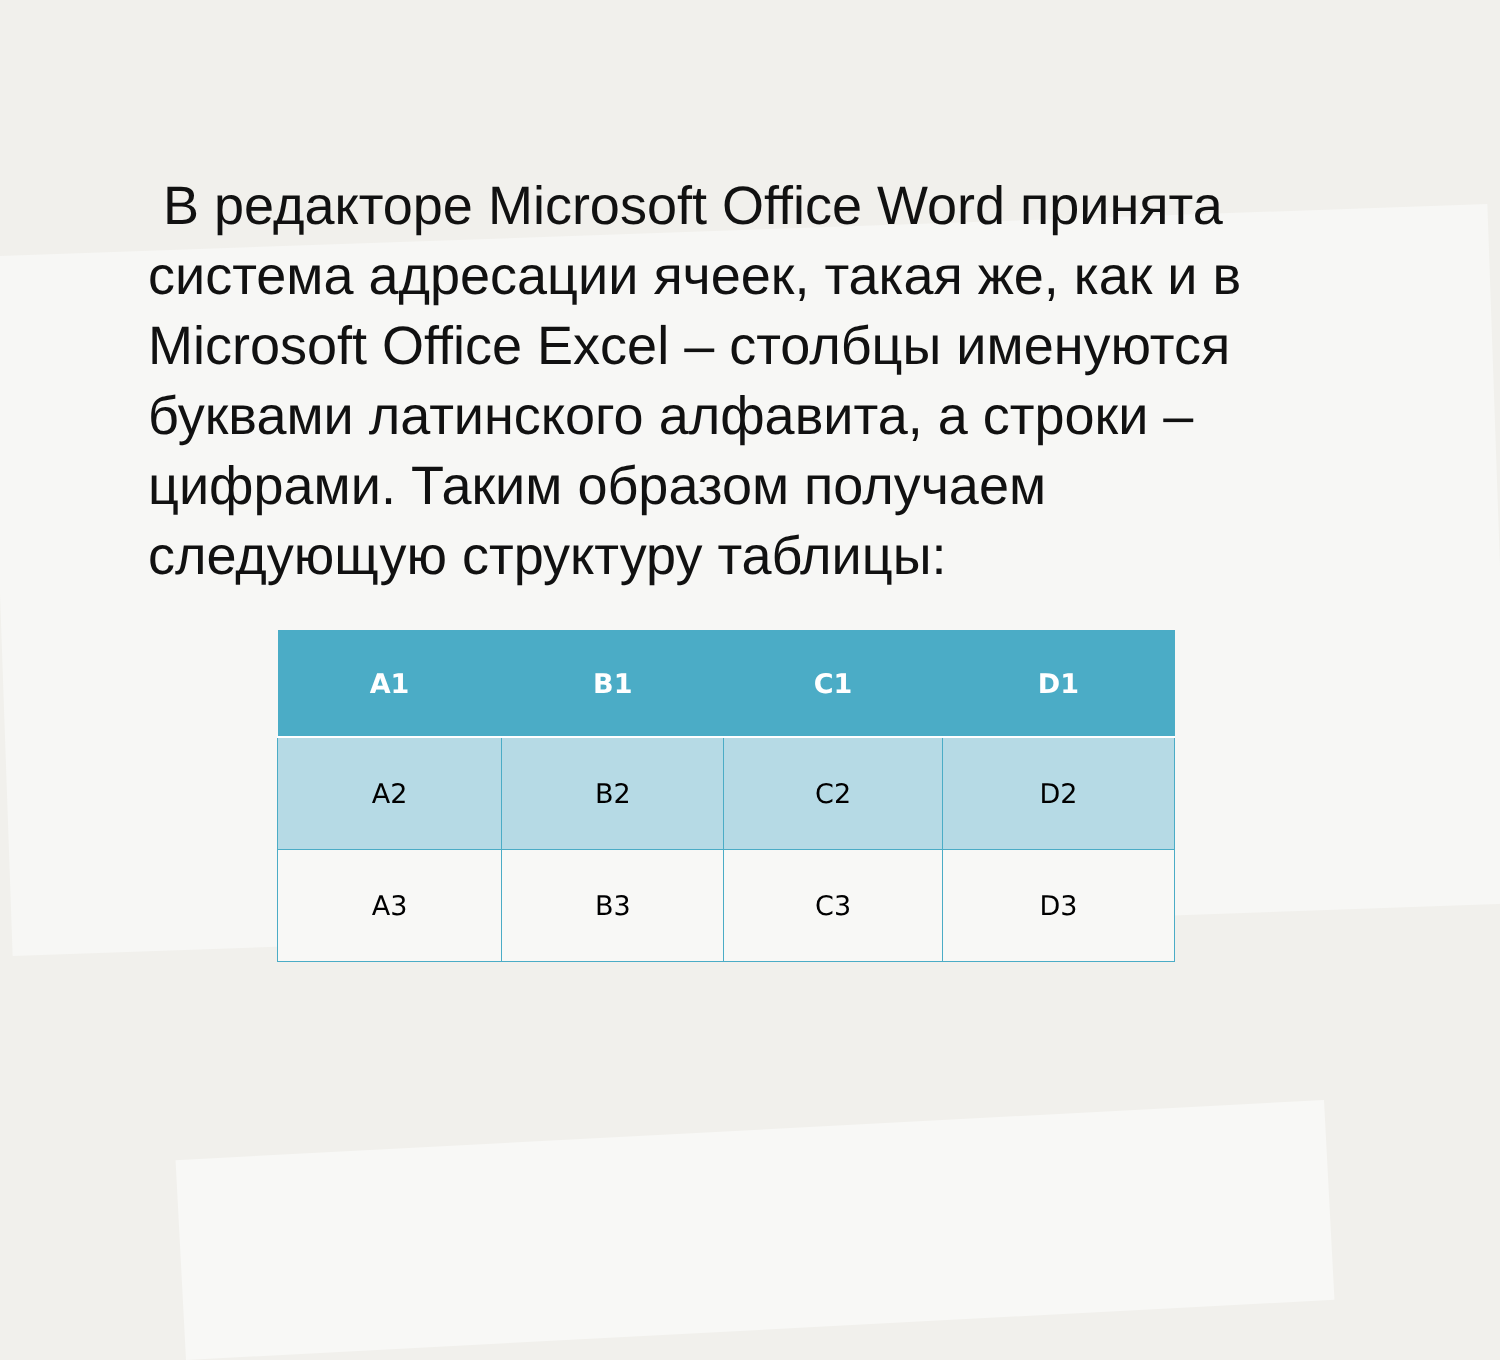В редакторе Microsoft Office Word принята система адресации ячеек, такая же, как и в Microsoft Office Excel – столбцы именуются буквами латинского алфавита, а строки – цифрами. Таким образом получаем следующую структуру таблицы:
| A1 | B1 | C1 | D1 |
| --- | --- | --- | --- |
| A2 | B2 | C2 | D2 |
| A3 | B3 | C3 | D3 |